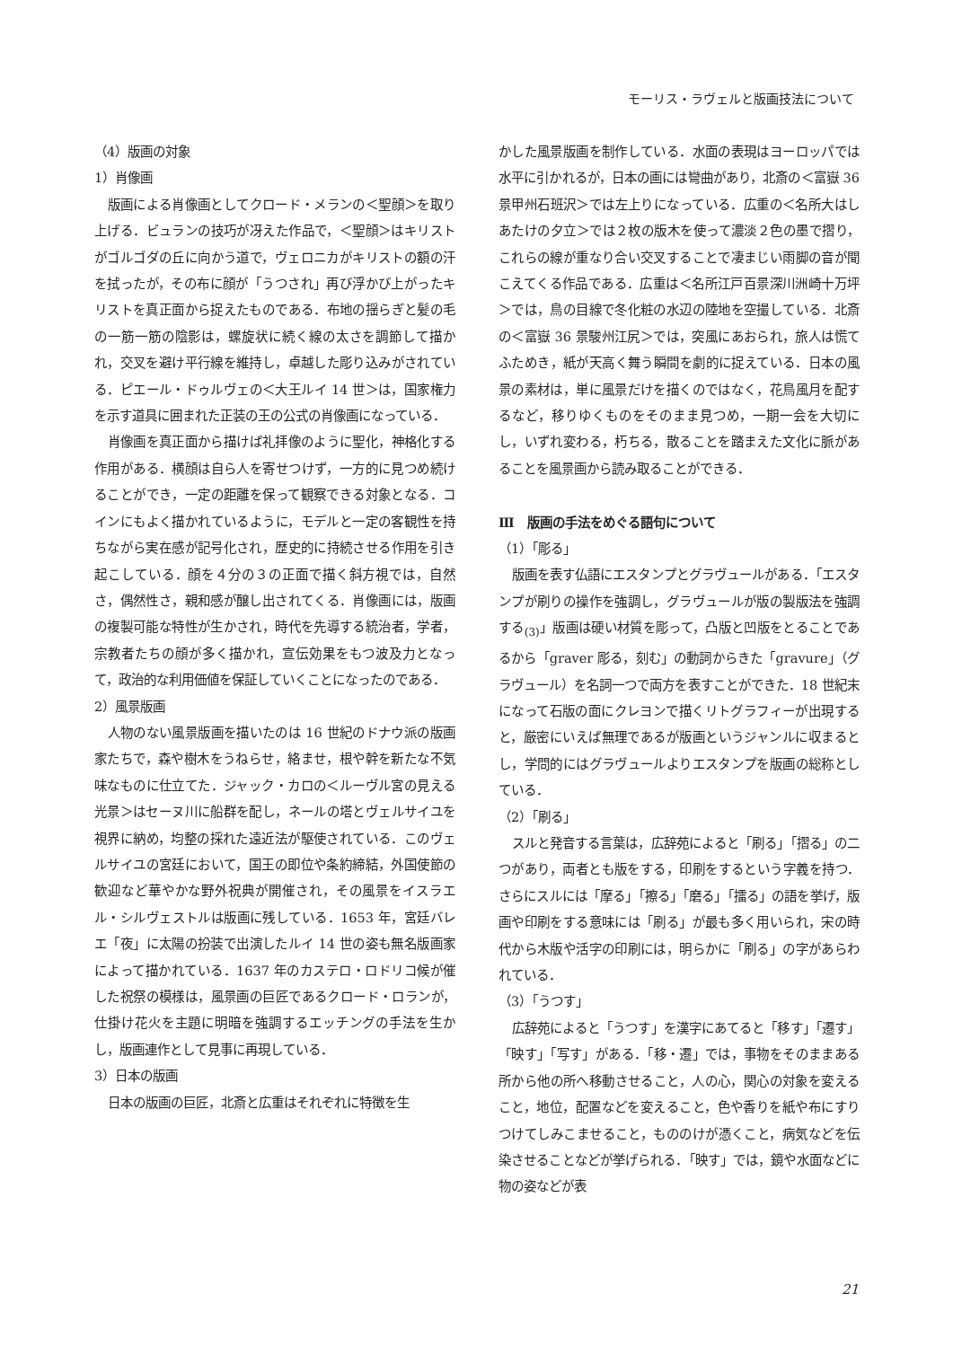モーリス・ラヴェルと版画技法について
（4）版画の対象
1）肖像画
版画による肖像画としてクロード・メランの＜聖顔＞を取り上げる．ビュランの技巧が冴えた作品で，＜聖顔＞はキリストがゴルゴダの丘に向かう道で，ヴェロニカがキリストの額の汗を拭ったが，その布に顔が「うつされ」再び浮かび上がったキリストを真正面から捉えたものである．布地の揺らぎと髪の毛の一筋一筋の陰影は，螺旋状に続く線の太さを調節して描かれ，交叉を避け平行線を維持し，卓越した彫り込みがされている．ピエール・ドゥルヴェの＜大王ルイ 14 世＞は，国家権力を示す道具に囲まれた正装の王の公式の肖像画になっている．
肖像画を真正面から描けば礼拝像のように聖化，神格化する作用がある．横顔は自ら人を寄せつけず，一方的に見つめ続けることができ，一定の距離を保って観察できる対象となる．コインにもよく描かれているように，モデルと一定の客観性を持ちながら実在感が記号化され，歴史的に持続させる作用を引き起こしている．顔を４分の３の正面で描く斜方視では，自然さ，偶然性さ，親和感が醸し出されてくる．肖像画には，版画の複製可能な特性が生かされ，時代を先導する統治者，学者，宗教者たちの顔が多く描かれ，宣伝効果をもつ波及力となって，政治的な利用価値を保証していくことになったのである．
2）風景版画
人物のない風景版画を描いたのは 16 世紀のドナウ派の版画家たちで，森や樹木をうねらせ，絡ませ，根や幹を新たな不気味なものに仕立てた．ジャック・カロの＜ルーヴル宮の見える光景＞はセーヌ川に船群を配し，ネールの塔とヴェルサイユを視界に納め，均整の採れた遠近法が駆使されている．このヴェルサイユの宮廷において，国王の即位や条約締結，外国使節の歓迎など華やかな野外祝典が開催され，その風景をイスラエル・シルヴェストルは版画に残している．1653 年，宮廷バレエ「夜」に太陽の扮装で出演したルイ 14 世の姿も無名版画家によって描かれている．1637 年のカステロ・ロドリコ候が催した祝祭の模様は，風景画の巨匠であるクロード・ロランが，仕掛け花火を主題に明暗を強調するエッチングの手法を生かし，版画連作として見事に再現している．
3）日本の版画
日本の版画の巨匠，北斎と広重はそれぞれに特徴を生
かした風景版画を制作している．水面の表現はヨーロッパでは水平に引かれるが，日本の画には彎曲があり，北斎の＜富嶽 36 景甲州石班沢＞では左上りになっている．広重の＜名所大はし あたけの夕立＞では２枚の版木を使って濃淡２色の墨で摺り，これらの線が重なり合い交叉することで凄まじい雨脚の音が聞こえてくる作品である．広重は＜名所江戸百景深川洲崎十万坪＞では，鳥の目線で冬化粧の水辺の陸地を空撮している．北斎の＜富嶽 36 景駿州江尻＞では，突風にあおられ，旅人は慌てふためき，紙が天高く舞う瞬間を劇的に捉えている．日本の風景の素材は，単に風景だけを描くのではなく，花鳥風月を配するなど，移りゆくものをそのまま見つめ，一期一会を大切にし，いずれ変わる，朽ちる，散ることを踏まえた文化に脈があることを風景画から読み取ることができる．
Ⅲ　版画の手法をめぐる語句について
（1）「彫る」
版画を表す仏語にエスタンプとグラヴュールがある．「エスタンプが刷りの操作を強調し，グラヴュールが版の製版法を強調する<sub>(3)</sub>」版画は硬い材質を彫って，凸版と凹版をとることであるから「graver 彫る，刻む」の動詞からきた「gravure」（グラヴュール）を名詞一つで両方を表すことができた．18 世紀末になって石版の面にクレヨンで描くリトグラフィーが出現すると，厳密にいえば無理であるが版画というジャンルに収まるとし，学問的にはグラヴュールよりエスタンプを版画の総称としている．
（2）「刷る」
スルと発音する言葉は，広辞苑によると「刷る」「摺る」の二つがあり，両者とも版をする，印刷をするという字義を持つ．さらにスルには「摩る」「擦る」「磨る」「擂る」の語を挙げ，版画や印刷をする意味には「刷る」が最も多く用いられ，宋の時代から木版や活字の印刷には，明らかに「刷る」の字があらわれている．
（3）「うつす」
広辞苑によると「うつす」を漢字にあてると「移す」「遷す」「映す」「写す」がある．「移・遷」では，事物をそのままある所から他の所へ移動させること，人の心，関心の対象を変えること，地位，配置などを変えること，色や香りを紙や布にすりつけてしみこませること，もののけが憑くこと，病気などを伝染させることなどが挙げられる．「映す」では，鏡や水面などに物の姿などが表
21